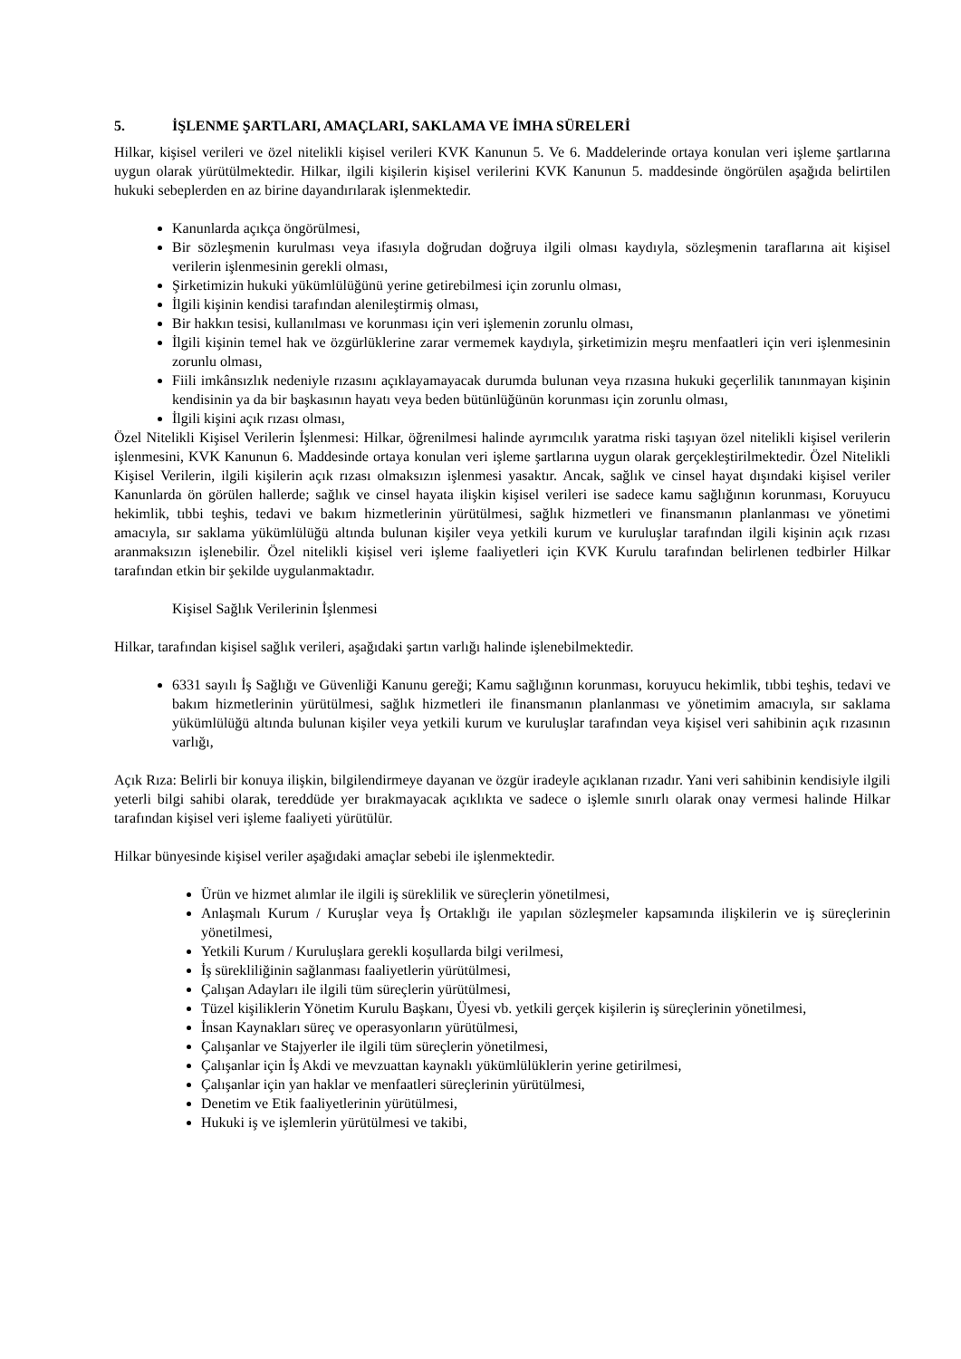5. İŞLENME ŞARTLARI, AMAÇLARI, SAKLAMA VE İMHA SÜRELERİ
Hilkar, kişisel verileri ve özel nitelikli kişisel verileri KVK Kanunun 5. Ve 6. Maddelerinde ortaya konulan veri işleme şartlarına uygun olarak yürütülmektedir. Hilkar, ilgili kişilerin kişisel verilerini KVK Kanunun 5. maddesinde öngörülen aşağıda belirtilen hukuki sebeplerden en az birine dayandırılarak işlenmektedir.
Kanunlarda açıkça öngörülmesi,
Bir sözleşmenin kurulması veya ifasıyla doğrudan doğruya ilgili olması kaydıyla, sözleşmenin taraflarına ait kişisel verilerin işlenmesinin gerekli olması,
Şirketimizin hukuki yükümlülüğünü yerine getirebilmesi için zorunlu olması,
İlgili kişinin kendisi tarafından alenileştirmiş olması,
Bir hakkın tesisi, kullanılması ve korunması için veri işlemenin zorunlu olması,
İlgili kişinin temel hak ve özgürlüklerine zarar vermemek kaydıyla, şirketimizin meşru menfaatleri için veri işlenmesinin zorunlu olması,
Fiili imkânsızlık nedeniyle rızasını açıklayamayacak durumda bulunan veya rızasına hukuki geçerlilik tanınmayan kişinin kendisinin ya da bir başkasının hayatı veya beden bütünlüğünün korunması için zorunlu olması,
İlgili kişini açık rızası olması,
Özel Nitelikli Kişisel Verilerin İşlenmesi: Hilkar, öğrenilmesi halinde ayrımcılık yaratma riski taşıyan özel nitelikli kişisel verilerin işlenmesini, KVK Kanunun 6. Maddesinde ortaya konulan veri işleme şartlarına uygun olarak gerçekleştirilmektedir. Özel Nitelikli Kişisel Verilerin, ilgili kişilerin açık rızası olmaksızın işlenmesi yasaktır. Ancak, sağlık ve cinsel hayat dışındaki kişisel veriler Kanunlarda ön görülen hallerde; sağlık ve cinsel hayata ilişkin kişisel verileri ise sadece kamu sağlığının korunması, Koruyucu hekimlik, tıbbi teşhis, tedavi ve bakım hizmetlerinin yürütülmesi, sağlık hizmetleri ve finansmanın planlanması ve yönetimi amacıyla, sır saklama yükümlülüğü altında bulunan kişiler veya yetkili kurum ve kuruluşlar tarafından ilgili kişinin açık rızası aranmaksızın işlenebilir. Özel nitelikli kişisel veri işleme faaliyetleri için KVK Kurulu tarafından belirlenen tedbirler Hilkar tarafından etkin bir şekilde uygulanmaktadır.
Kişisel Sağlık Verilerinin İşlenmesi
Hilkar, tarafından kişisel sağlık verileri, aşağıdaki şartın varlığı halinde işlenebilmektedir.
6331 sayılı İş Sağlığı ve Güvenliği Kanunu gereği; Kamu sağlığının korunması, koruyucu hekimlik, tıbbi teşhis, tedavi ve bakım hizmetlerinin yürütülmesi, sağlık hizmetleri ile finansmanın planlanması ve yönetimim amacıyla, sır saklama yükümlülüğü altında bulunan kişiler veya yetkili kurum ve kuruluşlar tarafından veya kişisel veri sahibinin açık rızasının varlığı,
Açık Rıza: Belirli bir konuya ilişkin, bilgilendirmeye dayanan ve özgür iradeyle açıklanan rızadır. Yani veri sahibinin kendisiyle ilgili yeterli bilgi sahibi olarak, tereddüde yer bırakmayacak açıklıkta ve sadece o işlemle sınırlı olarak onay vermesi halinde Hilkar tarafından kişisel veri işleme faaliyeti yürütülür.
Hilkar bünyesinde kişisel veriler aşağıdaki amaçlar sebebi ile işlenmektedir.
Ürün ve hizmet alımlar ile ilgili iş süreklilik ve süreçlerin yönetilmesi,
Anlaşmalı Kurum / Kuruşlar veya İş Ortaklığı ile yapılan sözleşmeler kapsamında ilişkilerin ve iş süreçlerinin yönetilmesi,
Yetkili Kurum / Kuruluşlara gerekli koşullarda bilgi verilmesi,
İş sürekliliğinin sağlanması faaliyetlerin yürütülmesi,
Çalışan Adayları ile ilgili tüm süreçlerin yürütülmesi,
Tüzel kişiliklerin Yönetim Kurulu Başkanı, Üyesi vb. yetkili gerçek kişilerin iş süreçlerinin yönetilmesi,
İnsan Kaynakları süreç ve operasyonların yürütülmesi,
Çalışanlar ve Stajyerler ile ilgili tüm süreçlerin yönetilmesi,
Çalışanlar için İş Akdi ve mevzuattan kaynaklı yükümlülüklerin yerine getirilmesi,
Çalışanlar için yan haklar ve menfaatleri süreçlerinin yürütülmesi,
Denetim ve Etik faaliyetlerinin yürütülmesi,
Hukuki iş ve işlemlerin yürütülmesi ve takibi,